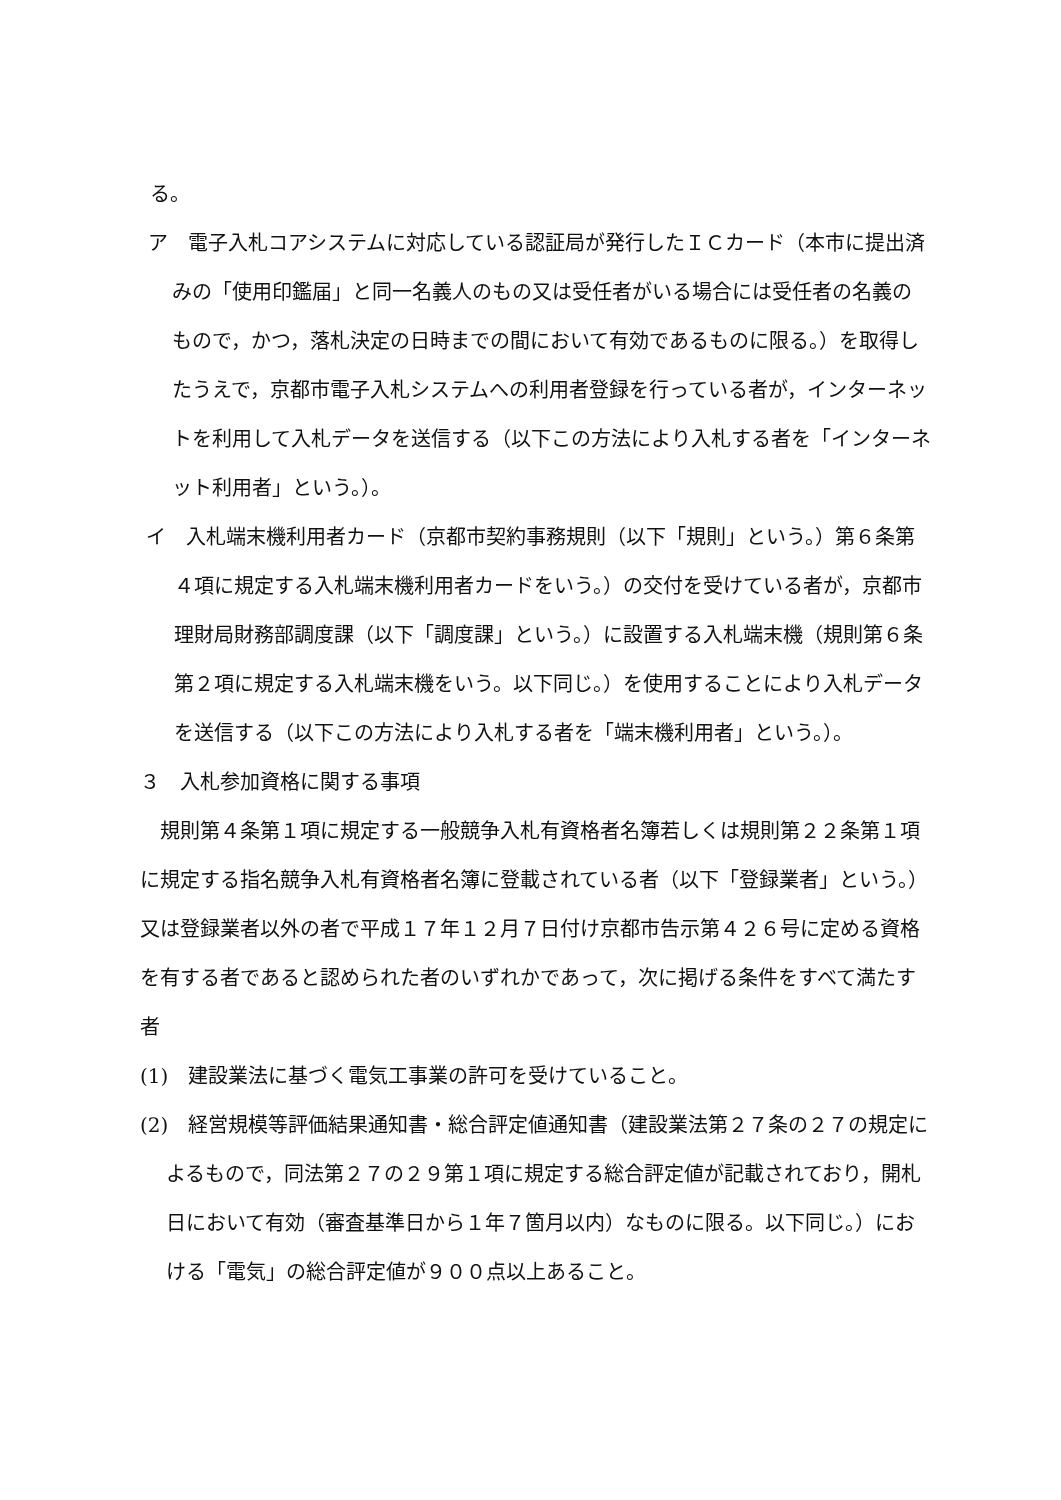る。
ア　電子入札コアシステムに対応している認証局が発行したＩＣカード（本市に提出済みの「使用印鑑届」と同一名義人のもの又は受任者がいる場合には受任者の名義のもので，かつ，落札決定の日時までの間において有効であるものに限る。）を取得したうえで，京都市電子入札システムへの利用者登録を行っている者が，インターネットを利用して入札データを送信する（以下この方法により入札する者を「インターネット利用者」という。）。
イ　入札端末機利用者カード（京都市契約事務規則（以下「規則」という。）第６条第４項に規定する入札端末機利用者カードをいう。）の交付を受けている者が，京都市理財局財務部調度課（以下「調度課」という。）に設置する入札端末機（規則第６条第２項に規定する入札端末機をいう。以下同じ。）を使用することにより入札データを送信する（以下この方法により入札する者を「端末機利用者」という。）。
３　入札参加資格に関する事項
規則第４条第１項に規定する一般競争入札有資格者名簿若しくは規則第２２条第１項に規定する指名競争入札有資格者名簿に登載されている者（以下「登録業者」という。）又は登録業者以外の者で平成１７年１２月７日付け京都市告示第４２６号に定める資格を有する者であると認められた者のいずれかであって，次に掲げる条件をすべて満たす者
(1)　建設業法に基づく電気工事業の許可を受けていること。
(2)　経営規模等評価結果通知書・総合評定値通知書（建設業法第２７条の２７の規定によるもので，同法第２７の２９第１項に規定する総合評定値が記載されており，開札日において有効（審査基準日から１年７箇月以内）なものに限る。以下同じ。）における「電気」の総合評定値が９００点以上あること。